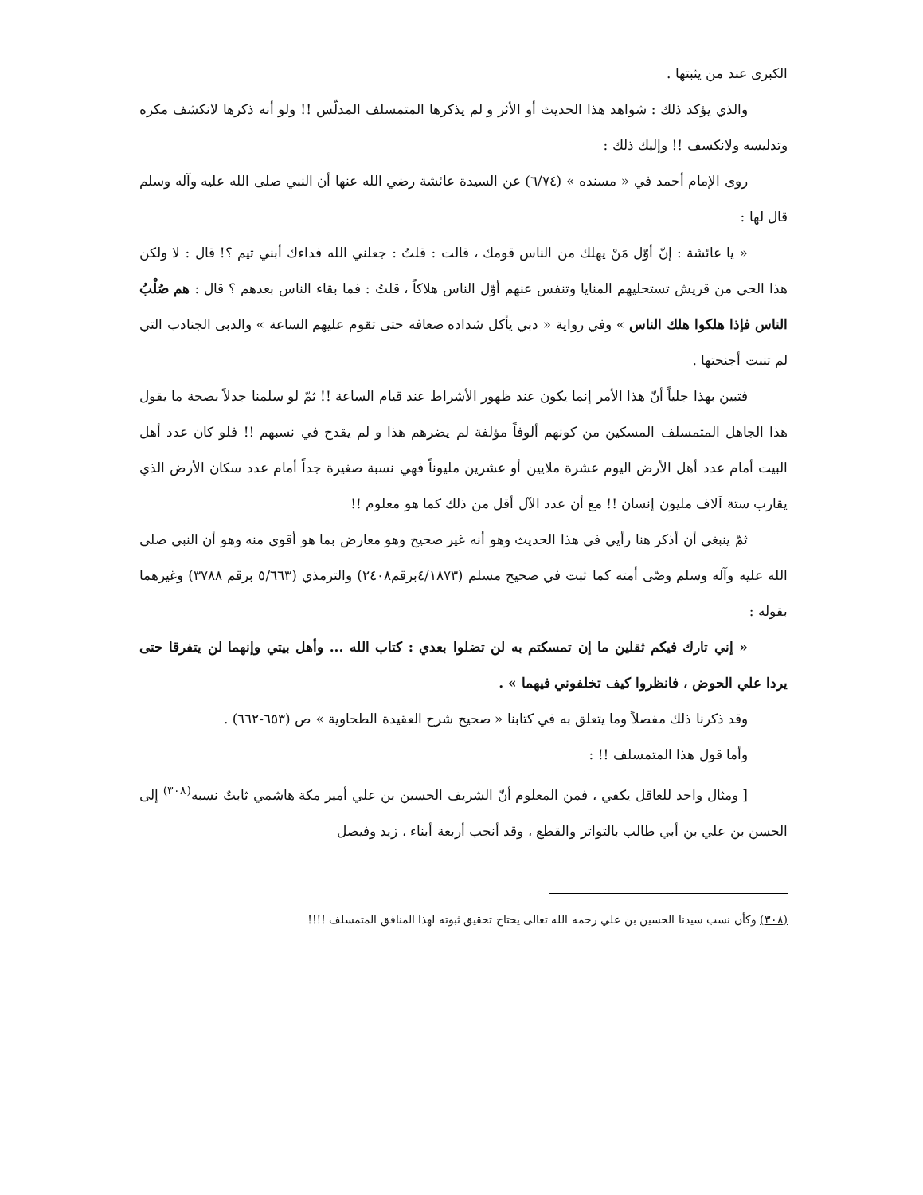الكبرى عند من يثبتها .
والذي يؤكد ذلك : شواهد هذا الحديث أو الأثر و لم يذكرها المتمسلف المدلّس !! ولو أنه ذكرها لانكشف مكره وتدليسه ولانكسف !! وإليك ذلك :
روى الإمام أحمد في « مسنده » (٦/٧٤) عن السيدة عائشة رضي الله عنها أن النبي صلى الله عليه وآله وسلم قال لها :
« يا عائشة : إنّ أوّل مَنْ يهلك من الناس قومك ، قالت : قلتُ : جعلني الله فداءك أبني تيم ؟! قال : لا ولكن هذا الحي من قريش تستحليهم المنايا وتنفس عنهم أوّل الناس هلاكاً ، قلتُ : فما بقاء الناس بعدهم ؟ قال : هم صُلْبُ الناس فإذا هلكوا هلك الناس » وفي رواية « دبي يأكل شداده ضعافه حتى تقوم عليهم الساعة » والدبى الجنادب التي لم تنبت أجنحتها .
فتبين بهذا جلياً أنّ هذا الأمر إنما يكون عند ظهور الأشراط عند قيام الساعة !! ثمّ لو سلمنا جدلاً بصحة ما يقول هذا الجاهل المتمسلف المسكين من كونهم ألوفاً مؤلفة لم يضرهم هذا و لم يقدح في نسبهم !! فلو كان عدد أهل البيت أمام عدد أهل الأرض اليوم عشرة ملايين أو عشرين مليوناً فهي نسبة صغيرة جداً أمام عدد سكان الأرض الذي يقارب ستة آلاف مليون إنسان !! مع أن عدد الآل أقل من ذلك كما هو معلوم !!
ثمّ ينبغي أن أذكر هنا رأيي في هذا الحديث وهو أنه غير صحيح وهو معارض بما هو أقوى منه وهو أن النبي صلى الله عليه وآله وسلم وصّى أمته كما ثبت في صحيح مسلم (٤/١٨٧٣برقم٢٤٠٨) والترمذي (٥/٦٦٣ برقم ٣٧٨٨) وغيرهما بقوله :
« إني تارك فيكم ثقلين ما إن تمسكتم به لن تضلوا بعدي : كتاب الله ... وأهل بيتي وإنهما لن يتفرقا حتى يردا علي الحوض ، فانظروا كيف تخلفوني فيهما » .
وقد ذكرنا ذلك مفصلاً وما يتعلق به في كتابنا « صحيح شرح العقيدة الطحاوية » ص (٦٥٣-٦٦٢) .
وأما قول هذا المتمسلف !! :
[ ومثال واحد للعاقل يكفي ، فمن المعلوم أنّ الشريف الحسين بن علي أمير مكة هاشمي ثابتٌ نسبه<sup>(٣٠٨)</sup> إلى الحسن بن علي بن أبي طالب بالتواتر والقطع ، وقد أنجب أربعة أبناء ، زيد وفيصل
(٣٠٨) وكأن نسب سيدنا الحسين بن علي رحمه الله تعالى يحتاج تحقيق ثبوته لهذا المنافق المتمسلف !!!!